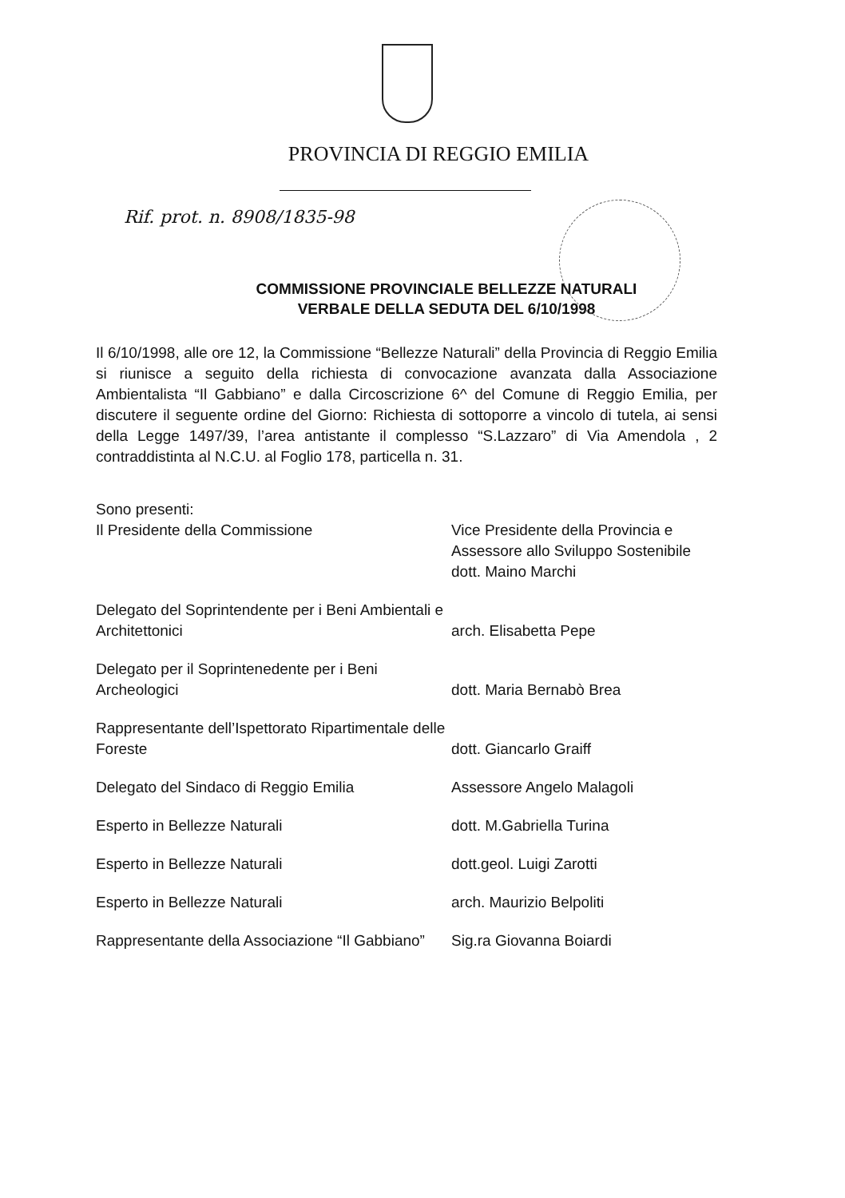PROVINCIA DI REGGIO EMILIA
Rif. prot. n. 8908/1835-98
COMMISSIONE PROVINCIALE BELLEZZE NATURALI
VERBALE DELLA SEDUTA DEL 6/10/1998
Il 6/10/1998, alle ore 12, la Commissione “Bellezze Naturali” della Provincia di Reggio Emilia si riunisce a seguito della richiesta di convocazione avanzata dalla Associazione Ambientalista “Il Gabbiano” e dalla Circoscrizione 6^ del Comune di Reggio Emilia, per discutere il seguente ordine del Giorno: Richiesta di sottoporre a vincolo di tutela, ai sensi della Legge 1497/39, l’area antistante il complesso “S.Lazzaro” di Via Amendola , 2 contraddistinta al N.C.U. al Foglio 178, particella n. 31.
| Sono presenti: Il Presidente della Commissione | Vice Presidente della Provincia e Assessore allo Sviluppo Sostenibile dott. Maino Marchi |
| Delegato del Soprintendente per i Beni Ambientali e Architettonici | arch. Elisabetta Pepe |
| Delegato per il Soprintenedente per i Beni Archeologici | dott. Maria Bernabò Brea |
| Rappresentante dell’Ispettorato Ripartimentale delle Foreste | dott. Giancarlo Graiff |
| Delegato del Sindaco di Reggio Emilia | Assessore Angelo Malagoli |
| Esperto in Bellezze Naturali | dott. M.Gabriella Turina |
| Esperto in Bellezze Naturali | dott.geol. Luigi Zarotti |
| Esperto in Bellezze Naturali | arch. Maurizio Belpoliti |
| Rappresentante della Associazione “Il Gabbiano” | Sig.ra Giovanna Boiardi |